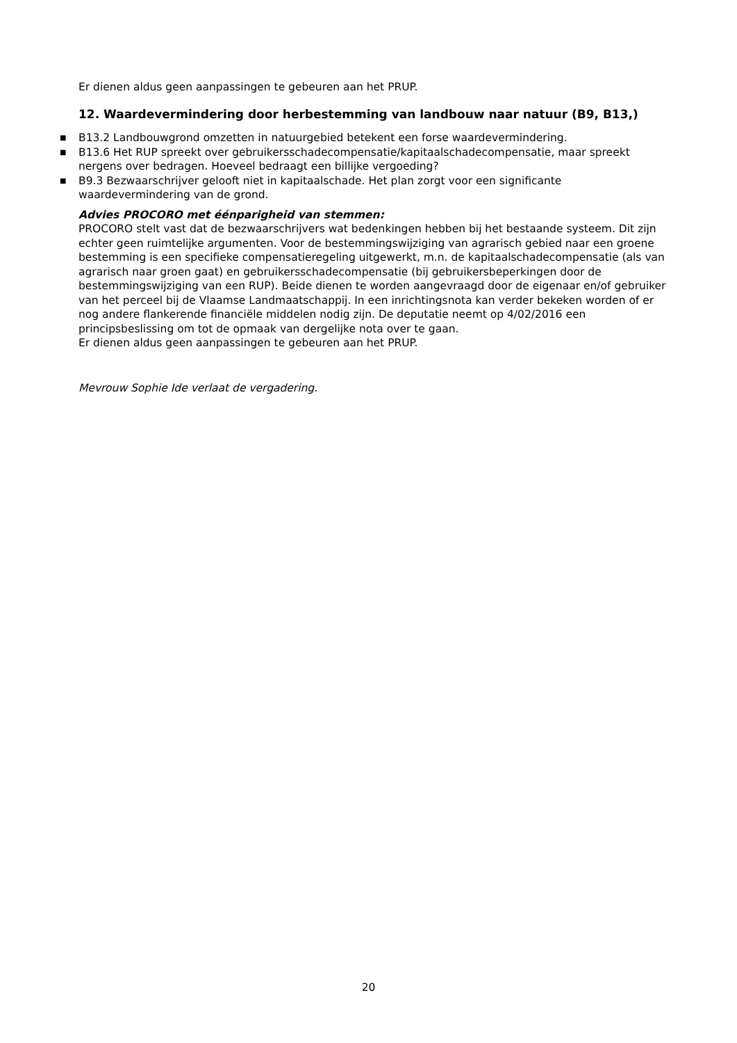Er dienen aldus geen aanpassingen te gebeuren aan het PRUP.
12. Waardevermindering door herbestemming van landbouw naar natuur (B9, B13,)
■ B13.2 Landbouwgrond omzetten in natuurgebied betekent een forse waardevermindering.
■ B13.6 Het RUP spreekt over gebruikersschadecompensatie/kapitaalschadecompensatie, maar spreekt nergens over bedragen. Hoeveel bedraagt een billijke vergoeding?
■ B9.3 Bezwaarschrijver gelooft niet in kapitaalschade. Het plan zorgt voor een significante waardevermindering van de grond.
Advies PROCORO met éénparigheid van stemmen:
PROCORO stelt vast dat de bezwaarschrijvers wat bedenkingen hebben bij het bestaande systeem. Dit zijn echter geen ruimtelijke argumenten. Voor de bestemmingswijziging van agrarisch gebied naar een groene bestemming is een specifieke compensatieregeling uitgewerkt, m.n. de kapitaalschadecompensatie (als van agrarisch naar groen gaat) en gebruikersschadecompensatie (bij gebruikersbeperkingen door de bestemmingswijziging van een RUP). Beide dienen te worden aangevraagd door de eigenaar en/of gebruiker van het perceel bij de Vlaamse Landmaatschappij. In een inrichtingsnota kan verder bekeken worden of er nog andere flankerende financiële middelen nodig zijn. De deputatie neemt op 4/02/2016 een principsbeslissing om tot de opmaak van dergelijke nota over te gaan.
Er dienen aldus geen aanpassingen te gebeuren aan het PRUP.
Mevrouw Sophie Ide verlaat de vergadering.
20